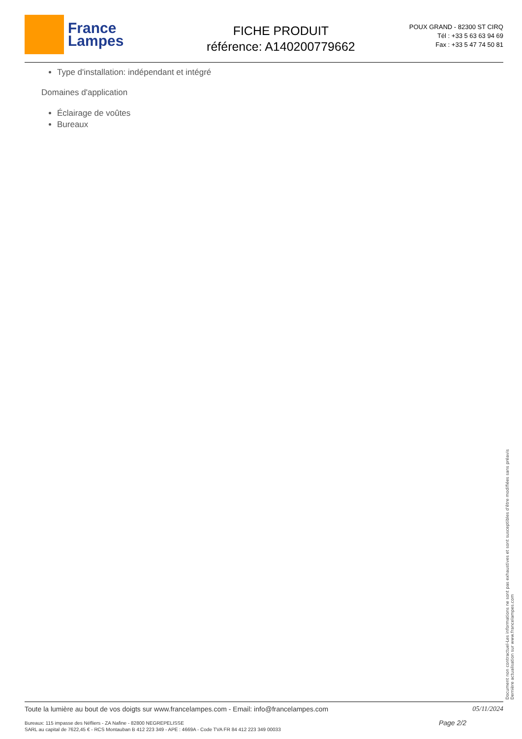France
Lampes
FICHE PRODUIT
référence: A140200779662
POUX GRAND - 82300 ST CIRQ
Tél : +33 5 63 63 94 69
Fax : +33 5 47 74 50 81
Type d'installation: indépendant et intégré
Domaines d'application
Éclairage de voûtes
Bureaux
Document non contractuel-Les informations ne sont pas exhaustives et sont susceptibles d'être modifiées sans préavis
Dernière actualisation sur www.francelampes.com
Toute la lumière au bout de vos doigts sur www.francelampes.com - Email: info@francelampes.com 05/11/2024
Bureaux: 115 impasse des Néfliers - ZA Nafine - 82800 NEGREPELISSE
SARL au capital de 7622,45 € - RCS Montauban B 412 223 349 - APE : 4669A - Code TVA FR 84 412 223 349 00033 Page 2/2